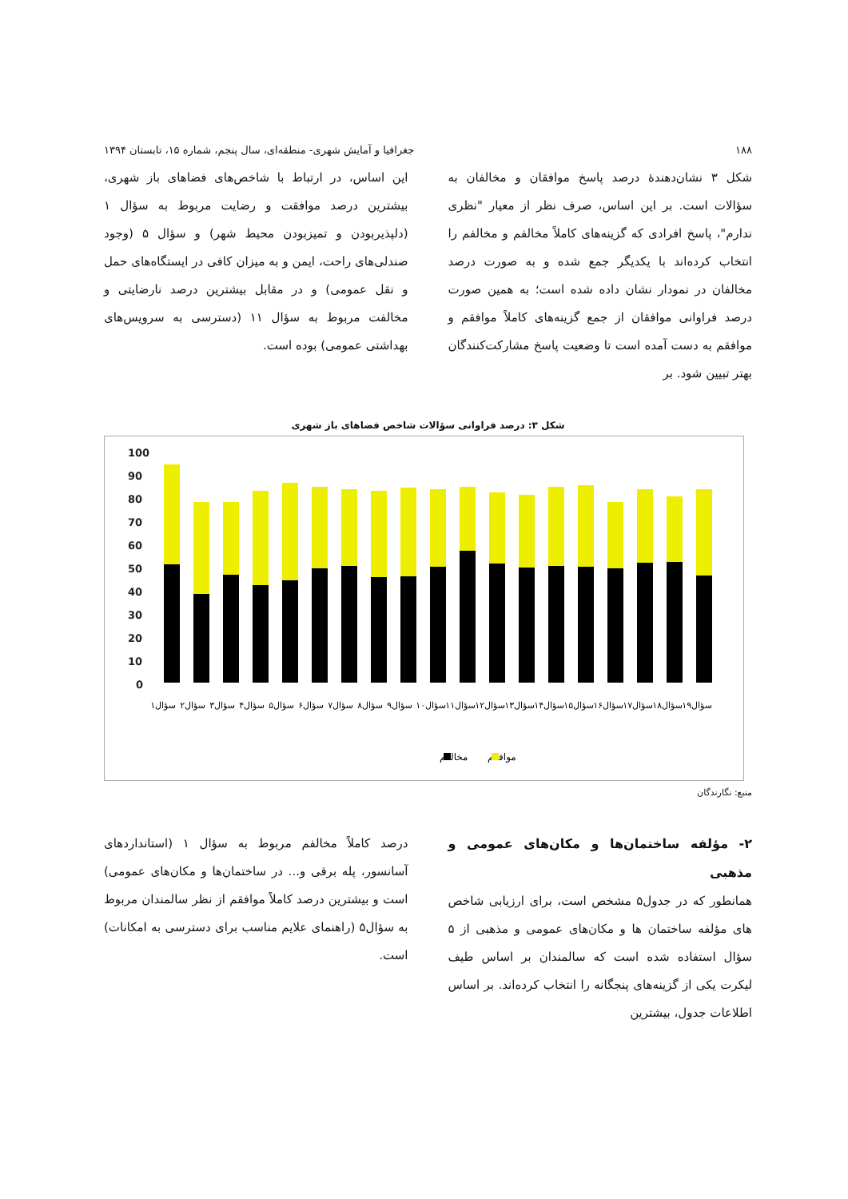۱۸۸ جغرافیا و آمایش شهری- منطقه‌ای، سال پنجم، شماره ۱۵، تابستان ۱۳۹۴
شکل ۳ نشان‌دهندۀ درصد پاسخ موافقان و مخالفان به سؤالات است. بر این اساس، صرف نظر از معیار "نظری ندارم"، پاسخ افرادی که گزینه‌های کاملاً مخالفم و مخالفم را انتخاب کرده‌اند با یکدیگر جمع شده و به صورت درصد مخالفان در نمودار نشان داده شده است؛ به همین صورت درصد فراوانی موافقان از جمع گزینه‌های کاملاً موافقم و موافقم به دست آمده است تا وضعیت پاسخ مشارکت‌کنندگان بهتر تبیین شود. بر
این اساس، در ارتباط با شاخص‌های فضاهای باز شهری، بیشترین درصد موافقت و رضایت مربوط به سؤال ۱ (دلپذیربودن و تمیزبودن محیط شهر) و سؤال ۵ (وجود صندلی‌های راحت، ایمن و به میزان کافی در ایستگاه‌های حمل و نقل عمومی) و در مقابل بیشترین درصد نارضایتی و مخالفت مربوط به سؤال ۱۱ (دسترسی به سرویس‌های بهداشتی عمومی) بوده است.
شکل ۳: درصد فراوانی سؤالات شاخص فضاهای باز شهری
100
90
80
70
60
50
40
30
20
10
0
سؤال۱
سؤال۲
سؤال۳
سؤال۴
سؤال۵
سؤال۶
سؤال۷
سؤال۸
سؤال۹
سؤال۱۰
سؤال۱۱
سؤال۱۲
سؤال۱۳
سؤال۱۴
سؤال۱۵
سؤال۱۶
سؤال۱۷
سؤال۱۸
سؤال۱۹
مخالفم
موافقم
منبع: نگارندگان
۲- مؤلفه ساختمان‌ها و مکان‌های عمومی و مذهبی
همانطور که در جدول۵ مشخص است، برای ارزیابی شاخص های مؤلفه ساختمان ها و مکان‌های عمومی و مذهبی از ۵ سؤال استفاده شده است که سالمندان بر اساس طیف لیکرت یکی از گزینه‌های پنجگانه را انتخاب کرده‌اند. بر اساس اطلاعات جدول، بیشترین
درصد کاملاً مخالفم مربوط به سؤال ۱ (استانداردهای آسانسور، پله برقی و... در ساختمان‌ها و مکان‌های عمومی) است و بیشترین درصد کاملاً موافقم از نظر سالمندان مربوط به سؤال۵ (راهنمای علایم مناسب برای دسترسی به امکانات) است.